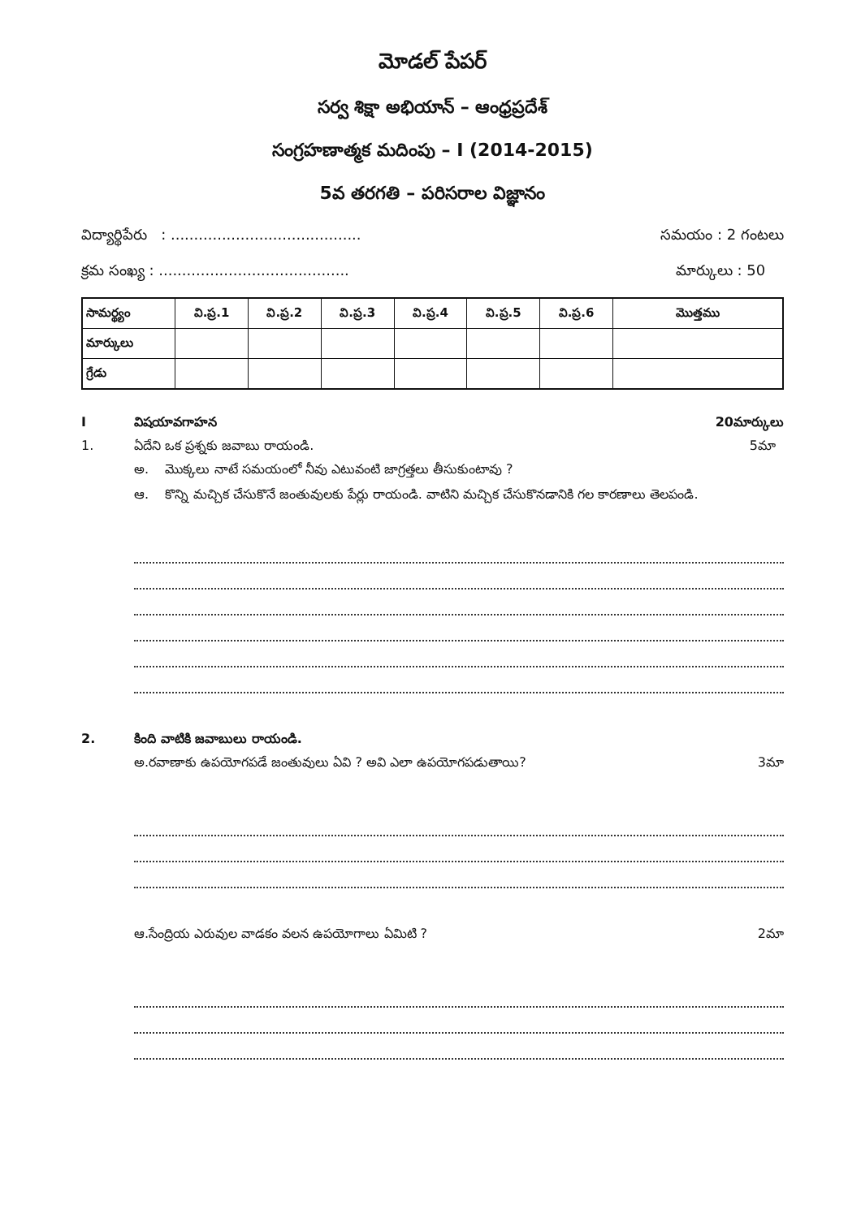మోడల్ పేపర్
సర్వ శిక్షా అభియాన్ – ఆంధ్రప్రదేశ్
సంగ్రహణాత్మక మదింపు – I (2014-2015)
5వ తరగతి – పరిసరాల విజ్ఞానం
విద్యార్థిపేరు : ......................................... సమయం : 2 గంటలు
క్రమ సంఖ్య : ......................................... మార్కులు : 50
| సామర్థ్యం | వి.ప్ర.1 | వి.ప్ర.2 | వి.ప్ర.3 | వి.ప్ర.4 | వి.ప్ర.5 | వి.ప్ర.6 | మొత్తము |
| --- | --- | --- | --- | --- | --- | --- | --- |
| మార్కులు | | | | | | | |
| గ్రేడు | | | | | | | |
Iవిషయావగాహన 20మార్కులు
1. ఏదేని ఒక ప్రశ్నకు జవాబు రాయండి. 5మా
అ. మొక్కలు నాటే సమయంలో నీవు ఎటువంటి జాగ్రత్తలు తీసుకుంటావు ?
ఆ. కొన్ని మచ్చిక చేసుకొనే జంతువులకు పేర్లు రాయండి. వాటిని మచ్చిక చేసుకొనడానికి గల కారణాలు తెలపండి.
2. కింది వాటికి జవాబులు రాయండి.
అ.రవాణాకు ఉపయోగపడే జంతువులు ఏవి ? అవి ఎలా ఉపయోగపడుతాయి? 3మా
ఆ.సేంద్రియ ఎరువుల వాడకం వలన ఉపయోగాలు ఏమిటి ? 2మా